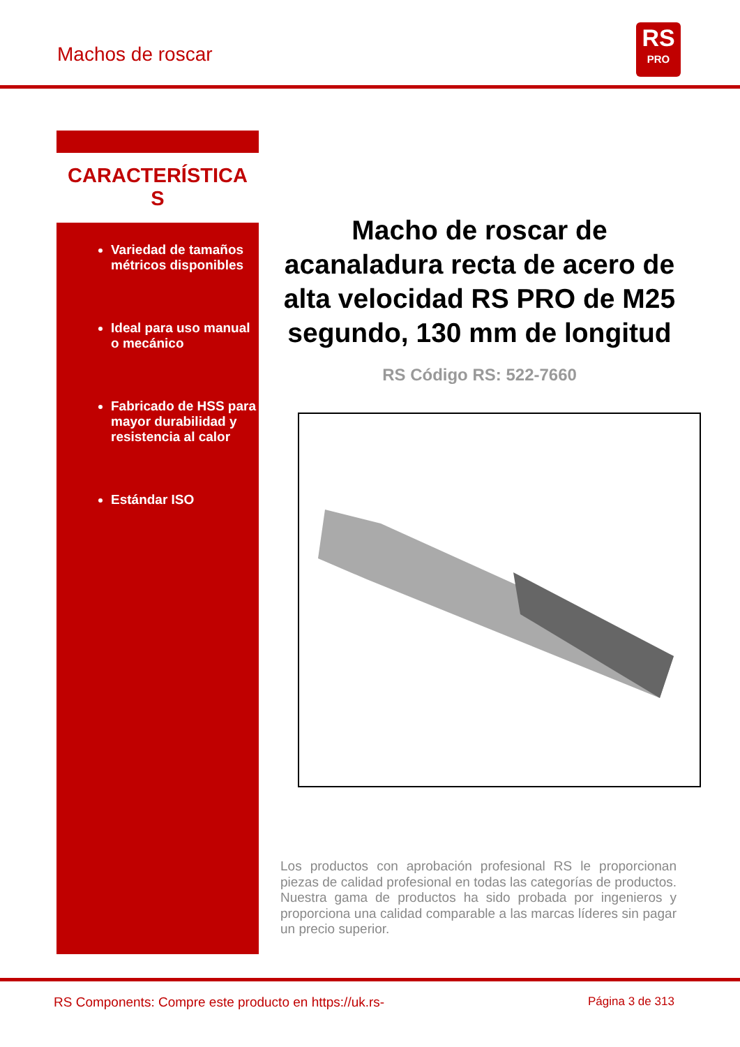Machos de roscar
RS
PRO
CARACTERÍSTICA
S
Variedad de tamaños métricos disponibles
Ideal para uso manual o mecánico
Fabricado de HSS para mayor durabilidad y resistencia al calor
Estándar ISO
Macho de roscar de acanaladura recta de acero de alta velocidad RS PRO de M25 segundo, 130 mm de longitud
RS Código RS: 522-7660
Los productos con aprobación profesional RS le proporcionan piezas de calidad profesional en todas las categorías de productos. Nuestra gama de productos ha sido probada por ingenieros y proporciona una calidad comparable a las marcas líderes sin pagar un precio superior.
RS Components: Compre este producto en https://uk.rs-
Página 3 de 313